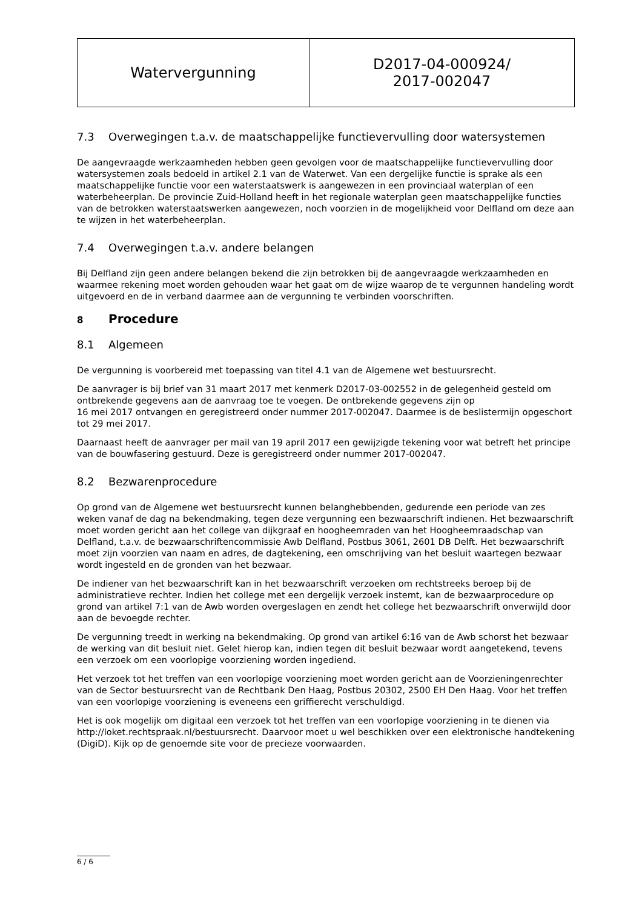| Watervergunning | D2017-04-000924/ 2017-002047 |
7.3 Overwegingen t.a.v. de maatschappelijke functievervulling door watersystemen
De aangevraagde werkzaamheden hebben geen gevolgen voor de maatschappelijke functievervulling door watersystemen zoals bedoeld in artikel 2.1 van de Waterwet. Van een dergelijke functie is sprake als een maatschappelijke functie voor een waterstaatswerk is aangewezen in een provinciaal waterplan of een waterbeheerplan. De provincie Zuid-Holland heeft in het regionale waterplan geen maatschappelijke functies van de betrokken waterstaatswerken aangewezen, noch voorzien in de mogelijkheid voor Delfland om deze aan te wijzen in het waterbeheerplan.
7.4 Overwegingen t.a.v. andere belangen
Bij Delfland zijn geen andere belangen bekend die zijn betrokken bij de aangevraagde werkzaamheden en waarmee rekening moet worden gehouden waar het gaat om de wijze waarop de te vergunnen handeling wordt uitgevoerd en de in verband daarmee aan de vergunning te verbinden voorschriften.
8 Procedure
8.1 Algemeen
De vergunning is voorbereid met toepassing van titel 4.1 van de Algemene wet bestuursrecht.
De aanvrager is bij brief van 31 maart 2017 met kenmerk D2017-03-002552 in de gelegenheid gesteld om ontbrekende gegevens aan de aanvraag toe te voegen. De ontbrekende gegevens zijn op
16 mei 2017 ontvangen en geregistreerd onder nummer 2017-002047. Daarmee is de beslistermijn opgeschort tot 29 mei 2017.
Daarnaast heeft de aanvrager per mail van 19 april 2017 een gewijzigde tekening voor wat betreft het principe van de bouwfasering gestuurd. Deze is geregistreerd onder nummer 2017-002047.
8.2 Bezwarenprocedure
Op grond van de Algemene wet bestuursrecht kunnen belanghebbenden, gedurende een periode van zes weken vanaf de dag na bekendmaking, tegen deze vergunning een bezwaarschrift indienen. Het bezwaarschrift moet worden gericht aan het college van dijkgraaf en hoogheemraden van het Hoogheemraadschap van Delfland, t.a.v. de bezwaarschriftencommissie Awb Delfland, Postbus 3061, 2601 DB Delft. Het bezwaarschrift moet zijn voorzien van naam en adres, de dagtekening, een omschrijving van het besluit waartegen bezwaar wordt ingesteld en de gronden van het bezwaar.
De indiener van het bezwaarschrift kan in het bezwaarschrift verzoeken om rechtstreeks beroep bij de administratieve rechter. Indien het college met een dergelijk verzoek instemt, kan de bezwaarprocedure op grond van artikel 7:1 van de Awb worden overgeslagen en zendt het college het bezwaarschrift onverwijld door aan de bevoegde rechter.
De vergunning treedt in werking na bekendmaking. Op grond van artikel 6:16 van de Awb schorst het bezwaar de werking van dit besluit niet. Gelet hierop kan, indien tegen dit besluit bezwaar wordt aangetekend, tevens een verzoek om een voorlopige voorziening worden ingediend.
Het verzoek tot het treffen van een voorlopige voorziening moet worden gericht aan de Voorzieningenrechter van de Sector bestuursrecht van de Rechtbank Den Haag, Postbus 20302, 2500 EH Den Haag. Voor het treffen van een voorlopige voorziening is eveneens een griffierecht verschuldigd.
Het is ook mogelijk om digitaal een verzoek tot het treffen van een voorlopige voorziening in te dienen via http://loket.rechtspraak.nl/bestuursrecht. Daarvoor moet u wel beschikken over een elektronische handtekening (DigiD). Kijk op de genoemde site voor de precieze voorwaarden.
6 / 6